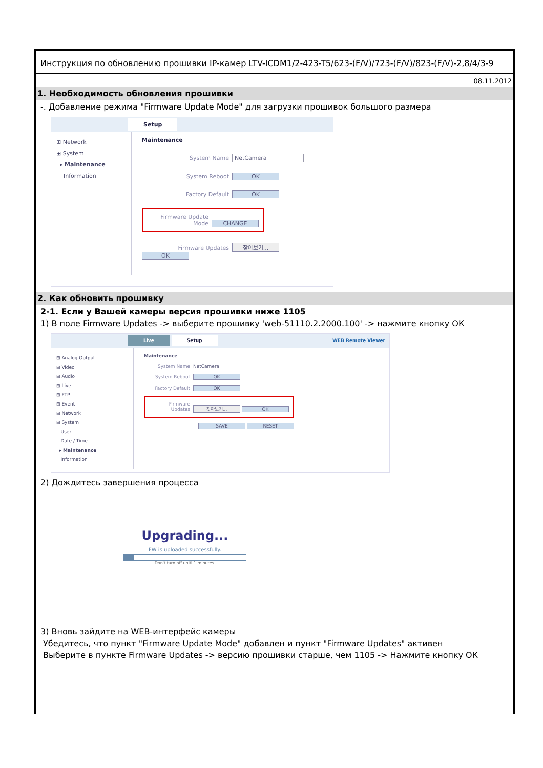Инструкция по обновлению прошивки IP-камер LTV-ICDM1/2-423-T5/623-(F/V)/723-(F/V)/823-(F/V)-2,8/4/3-9
08.11.2012
1. Необходимость обновления прошивки
-. Добавление режима "Firmware Update Mode" для загрузки прошивок большого размера
Setup
⊞ Network
⊞ System
▸ Maintenance
Information
Maintenance
System Name NetCamera
System Reboot OK
Factory Default OK
Firmware Update Mode CHANGE
Firmware Updates 찾아보기... OK
2. Как обновить прошивку
2-1. Если у Вашей камеры версия прошивки ниже 1105
1) В поле Firmware Updates -> выберите прошивку 'web-51110.2.2000.100' -> нажмите кнопку ОК
Live Setup WEB Remote Viewer
⊞ Analog Output
⊞ Video
⊞ Audio
⊞ Live
⊞ FTP
⊞ Event
⊞ Network
⊞ System
User
Date / Time
▸ Maintenance
Information
Maintenance
System Name NetCamera
System Reboot OK
Factory Default OK
Firmware Updates 찾아보기... OK
SAVE RESET
2) Дождитесь завершения процесса
Upgrading...
FW is uploaded successfully.
Don't turn off unitl 1 minutes.
3) Вновь зайдите на WEB-интерфейс камеры
Убедитесь, что пункт "Firmware Update Mode" добавлен и пункт "Firmware Updates" активен
Выберите в пункте Firmware Updates -> версию прошивки старше, чем 1105 -> Нажмите кнопку ОК